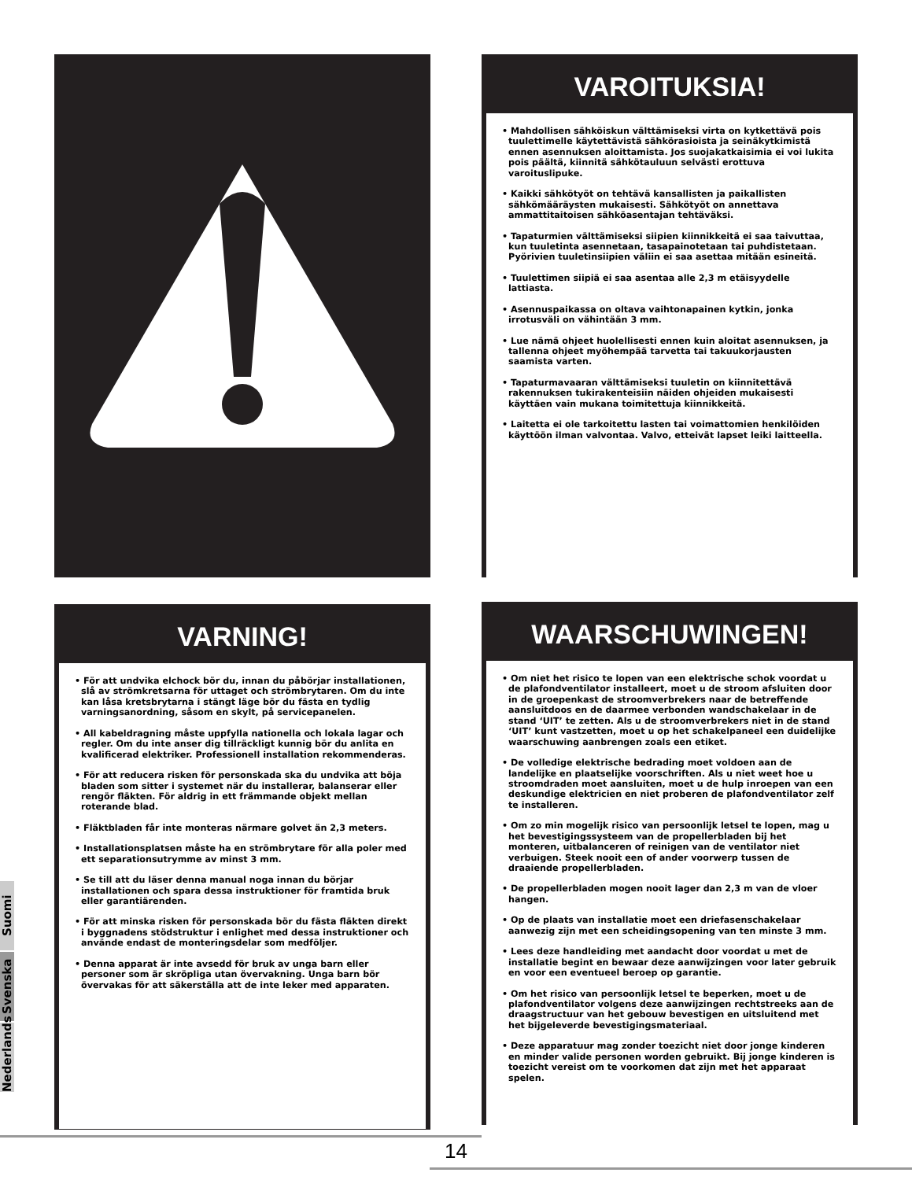VAROITUKSIA!
• Mahdollisen sähköiskun välttämiseksi virta on kytkettävä pois tuulettimelle käytettävistä sähkörasioista ja seinäkytkimistä ennen asennuksen aloittamista. Jos suojakatkaisimia ei voi lukita pois päältä, kiinnitä sähkötauluun selvästi erottuva varoituslipuke.
• Kaikki sähkötyöt on tehtävä kansallisten ja paikallisten sähkömääräysten mukaisesti. Sähkötyöt on annettava ammattitaitoisen sähköasentajan tehtäväksi.
• Tapaturmien välttämiseksi siipien kiinnikkeitä ei saa taivuttaa, kun tuuletinta asennetaan, tasapainotetaan tai puhdistetaan. Pyörivien tuuletinsiipien väliin ei saa asettaa mitään esineitä.
• Tuulettimen siipiä ei saa asentaa alle 2,3 m etäisyydelle lattiasta.
• Asennuspaikassa on oltava vaihtonapainen kytkin, jonka irrotusväli on vähintään 3 mm.
• Lue nämä ohjeet huolellisesti ennen kuin aloitat asennuksen, ja tallenna ohjeet myöhempää tarvetta tai takuukorjausten saamista varten.
• Tapaturmavaaran välttämiseksi tuuletin on kiinnitettävä rakennuksen tukirakenteisiin näiden ohjeiden mukaisesti käyttäen vain mukana toimitettuja kiinnikkeitä.
• Laitetta ei ole tarkoitettu lasten tai voimattomien henkilöiden käyttöön ilman valvontaa. Valvo, etteivät lapset leiki laitteella.
VARNING!
• För att undvika elchock bör du, innan du påbörjar installationen, slå av strömkretsarna för uttaget och strömbrytaren. Om du inte kan låsa kretsbrytarna i stängt läge bör du fästa en tydlig varningsanordning, såsom en skylt, på servicepanelen.
• All kabeldragning måste uppfylla nationella och lokala lagar och regler. Om du inte anser dig tillräckligt kunnig bör du anlita en kvalificerad elektriker. Professionell installation rekommenderas.
• För att reducera risken för personskada ska du undvika att böja bladen som sitter i systemet när du installerar, balanserar eller rengör fläkten. För aldrig in ett främmande objekt mellan roterande blad.
• Fläktbladen får inte monteras närmare golvet än 2,3 meters.
• Installationsplatsen måste ha en strömbrytare för alla poler med ett separationsutrymme av minst 3 mm.
• Se till att du läser denna manual noga innan du börjar installationen och spara dessa instruktioner för framtida bruk eller garantiärenden.
• För att minska risken för personskada bör du fästa fläkten direkt i byggnadens stödstruktur i enlighet med dessa instruktioner och använde endast de monteringsdelar som medföljer.
• Denna apparat är inte avsedd för bruk av unga barn eller personer som är skröpliga utan övervakning. Unga barn bör övervakas för att säkerställa att de inte leker med apparaten.
WAARSCHUWINGEN!
• Om niet het risico te lopen van een elektrische schok voordat u de plafondventilator installeert, moet u de stroom afsluiten door in de groepenkast de stroomverbrekers naar de betreffende aansluitdoos en de daarmee verbonden wandschakelaar in de stand ‘UIT’ te zetten. Als u de stroomverbrekers niet in de stand ‘UIT’ kunt vastzetten, moet u op het schakelpaneel een duidelijke waarschuwing aanbrengen zoals een etiket.
• De volledige elektrische bedrading moet voldoen aan de landelijke en plaatselijke voorschriften. Als u niet weet hoe u stroomdraden moet aansluiten, moet u de hulp inroepen van een deskundige elektricien en niet proberen de plafondventilator zelf te installeren.
• Om zo min mogelijk risico van persoonlijk letsel te lopen, mag u het bevestigingssysteem van de propellerbladen bij het monteren, uitbalanceren of reinigen van de ventilator niet verbuigen. Steek nooit een of ander voorwerp tussen de draaiende propellerbladen.
• De propellerbladen mogen nooit lager dan 2,3 m van de vloer hangen.
• Op de plaats van installatie moet een driefasenschakelaar aanwezig zijn met een scheidingsopening van ten minste 3 mm.
• Lees deze handleiding met aandacht door voordat u met de installatie begint en bewaar deze aanwijzingen voor later gebruik en voor een eventueel beroep op garantie.
• Om het risico van persoonlijk letsel te beperken, moet u de plafondventilator volgens deze aanwijzingen rechtstreeks aan de draagstructuur van het gebouw bevestigen en uitsluitend met het bijgeleverde bevestigingsmateriaal.
• Deze apparatuur mag zonder toezicht niet door jonge kinderen en minder valide personen worden gebruikt. Bij jonge kinderen is toezicht vereist om te voorkomen dat zijn met het apparaat spelen.
Suomi
Svenska
Nederlands
14